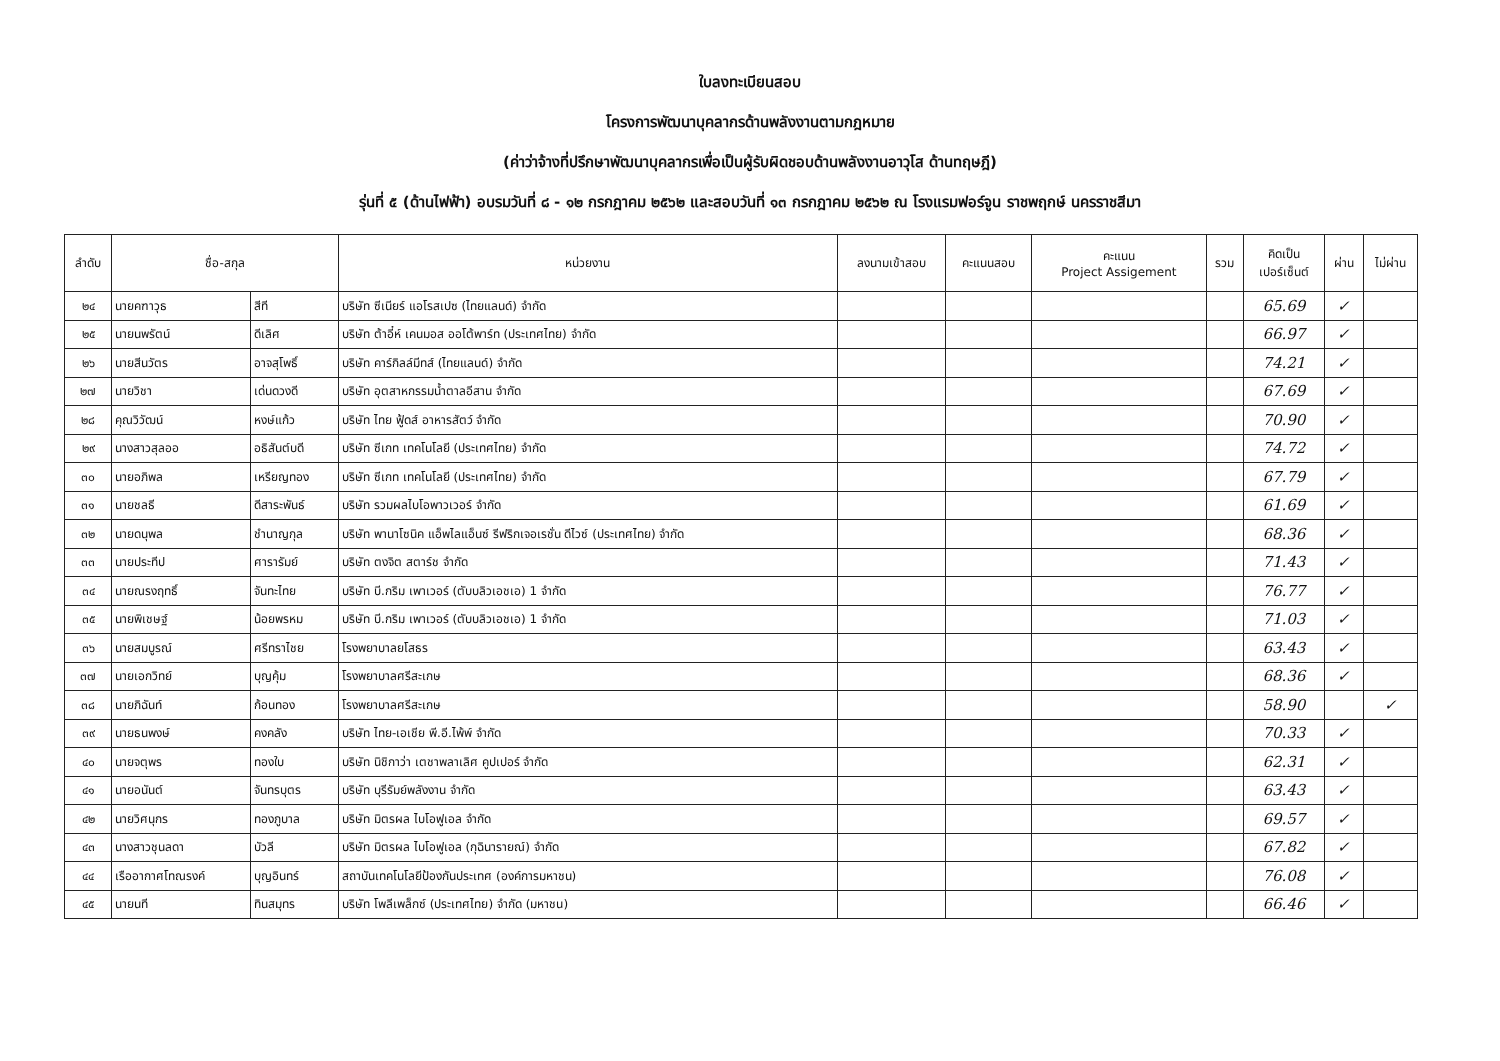ใบลงทะเบียนสอบ
โครงการพัฒนาบุคลากรด้านพลังงานตามกฎหมาย
(ค่าว่าจ้างที่ปรึกษาพัฒนาบุคลากรเพื่อเป็นผู้รับผิดชอบด้านพลังงานอาวุโส ด้านทฤษฎี)
รุ่นที่ ๕ (ด้านไฟฟ้า) อบรมวันที่ ๘ - ๑๒ กรกฎาคม ๒๕๖๒ และสอบวันที่ ๑๓ กรกฎาคม ๒๕๖๒ ณ โรงแรมฟอร์จูน ราชพฤกษ์ นครราชสีมา
| ลำดับ | ชื่อ-สกุล | | หน่วยงาน | ลงนามเข้าสอบ | คะแนนสอบ | คะแนน Project Assigement | รวม | คิดเป็น เปอร์เซ็นต์ | ผ่าน | ไม่ผ่าน |
| --- | --- | --- | --- | --- | --- | --- | --- | --- | --- | --- |
| ๒๔ | นายคฑาวุธ | สีที | บริษัท ซีเนียร์ แอโรสเปซ (ไทยแลนด์) จำกัด | | | | | 65.69 | ✓ | |
| ๒๕ | นายนพรัตน์ | ดีเลิศ | บริษัท ต้าอี๋ห์ เคนมอส ออโต้พาร์ท (ประเทศไทย) จำกัด | | | | | 66.97 | ✓ | |
| ๒๖ | นายสีนวัตร | อาจสุโพธิ์ | บริษัท คาร์กิลล์มีทส์ (ไทยแลนด์) จำกัด | | | | | 74.21 | ✓ | |
| ๒๗ | นายวิชา | เด่นดวงดี | บริษัท อุตสาหกรรมน้ำตาลอีสาน จำกัด | | | | | 67.69 | ✓ | |
| ๒๘ | คุณวิวัฒน์ | หงษ์แก้ว | บริษัท ไทย ฟู้ดส์ อาหารสัตว์ จำกัด | | | | | 70.90 | ✓ | |
| ๒๙ | นางสาวสุลออ | อธิสันต์บดี | บริษัท ซีเกท เทคโนโลยี (ประเทศไทย) จำกัด | | | | | 74.72 | ✓ | |
| ๓๐ | นายอภิพล | เหรียญทอง | บริษัท ซีเกท เทคโนโลยี (ประเทศไทย) จำกัด | | | | | 67.79 | ✓ | |
| ๓๑ | นายชลธี | ดีสาระพันธ์ | บริษัท รวมผลไบโอพาวเวอร์ จำกัด | | | | | 61.69 | ✓ | |
| ๓๒ | นายดนุพล | ชำนาญกุล | บริษัท พานาโซนิค แอ็พไลแอ็นซ์ รีฟริกเจอเรชั่น ดีไวซ์ (ประเทศไทย) จำกัด | | | | | 68.36 | ✓ | |
| ๓๓ | นายประทีป | ศารารัมย์ | บริษัท ตงจิต สตาร์ช จำกัด | | | | | 71.43 | ✓ | |
| ๓๔ | นายณรงฤทธิ์ | จันทะไทย | บริษัท บี.กริม เพาเวอร์ (ตับบลิวเอชเอ) 1 จำกัด | | | | | 76.77 | ✓ | |
| ๓๕ | นายพิเชษฐ์ | น้อยพรหม | บริษัท บี.กริม เพาเวอร์ (ตับบลิวเอชเอ) 1 จำกัด | | | | | 71.03 | ✓ | |
| ๓๖ | นายสมบูรณ์ | ศรีทราไชย | โรงพยาบาลยโสธร | | | | | 63.43 | ✓ | |
| ๓๗ | นายเอกวิทย์ | บุญคุ้ม | โรงพยาบาลศรีสะเกษ | | | | | 68.36 | ✓ | |
| ๓๘ | นายภิฉันท์ | ก้อนทอง | โรงพยาบาลศรีสะเกษ | | | | | 58.90 | | ✓ |
| ๓๙ | นายธนพงษ์ | คงคลัง | บริษัท ไทย-เอเชีย พี.อี.ไพ้พ์ จำกัด | | | | | 70.33 | ✓ | |
| ๔๐ | นายจตุพร | ทองใบ | บริษัท นิชิกาว่า เตชาพลาเลิศ คูปเปอร์ จำกัด | | | | | 62.31 | ✓ | |
| ๔๑ | นายอนันต์ | จันทรบุตร | บริษัท บุรีรัมย์พลังงาน จำกัด | | | | | 63.43 | ✓ | |
| ๔๒ | นายวิศนุกร | ทองภูบาล | บริษัท มิตรผล ไบโอฟูเอล จำกัด | | | | | 69.57 | ✓ | |
| ๔๓ | นางสาวชุนลดา | บัวลี | บริษัท มิตรผล ไบโอฟูเอล (กุฉินารายณ์) จำกัด | | | | | 67.82 | ✓ | |
| ๔๔ | เรืออากาศโทณรงค์ | บุญอินทร์ | สถาบันเทคโนโลยีป้องกันประเทศ (องค์การมหาชน) | | | | | 76.08 | ✓ | |
| ๔๕ | นายนที | ทินสมุทร | บริษัท โพลีเพล็กซ์ (ประเทศไทย) จำกัด (มหาชน) | | | | | 66.46 | ✓ | |